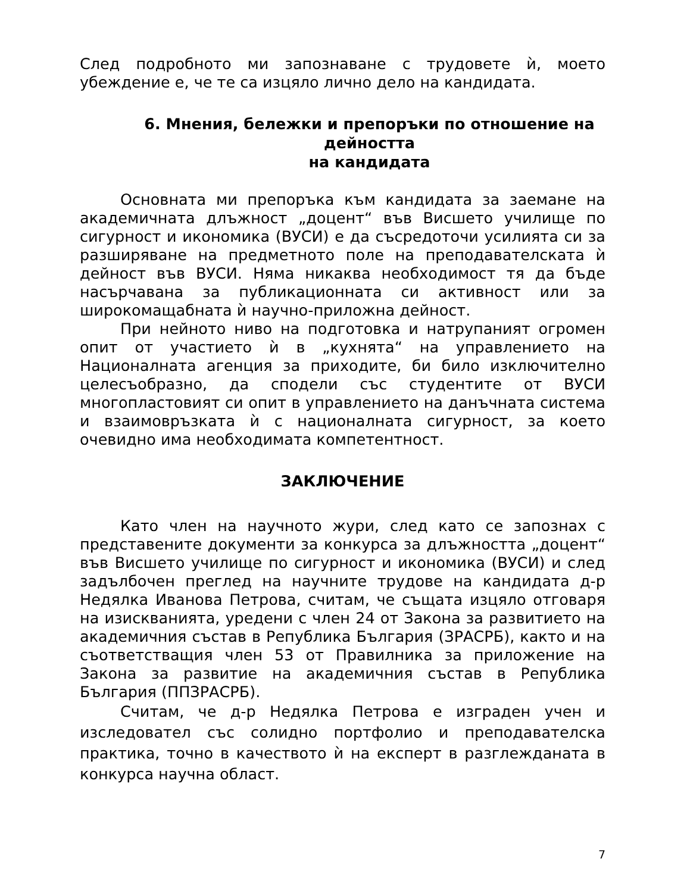След подробното ми запознаване с трудовете ѝ, моето убеждение е, че те са изцяло лично дело на кандидата.
6. Мнения, бележки и препоръки по отношение на дейността
на кандидата
Основната ми препоръка към кандидата за заемане на академичната длъжност „доцент“ във Висшето училище по сигурност и икономика (ВУСИ) е да съсредоточи усилията си за разширяване на предметното поле на преподавателската ѝ дейност във ВУСИ. Няма никаква необходимост тя да бъде насърчавана за публикационната си активност или за широкомащабната ѝ научно-приложна дейност.
При нейното ниво на подготовка и натрупаният огромен опит от участието ѝ в „кухнята“ на управлението на Националната агенция за приходите, би било изключително целесъобразно, да сподели със студентите от ВУСИ многопластовият си опит в управлението на данъчната система и взаимовръзката ѝ с националната сигурност, за което очевидно има необходимата компетентност.
ЗАКЛЮЧЕНИЕ
Като член на научното жури, след като се запознах с представените документи за конкурса за длъжността „доцент“ във Висшето училище по сигурност и икономика (ВУСИ) и след задълбочен преглед на научните трудове на кандидата д-р Недялка Иванова Петрова, считам, че същата изцяло отговаря на изискванията, уредени с член 24 от Закона за развитието на академичния състав в Република България (ЗРАСРБ), както и на съответстващия член 53 от Правилника за приложение на Закона за развитие на академичния състав в Република България (ППЗРАСРБ).
Считам, че д-р Недялка Петрова е изграден учен и изследовател със солидно портфолио и преподавателска практика, точно в качеството ѝ на експерт в разглежданата в конкурса научна област.
7